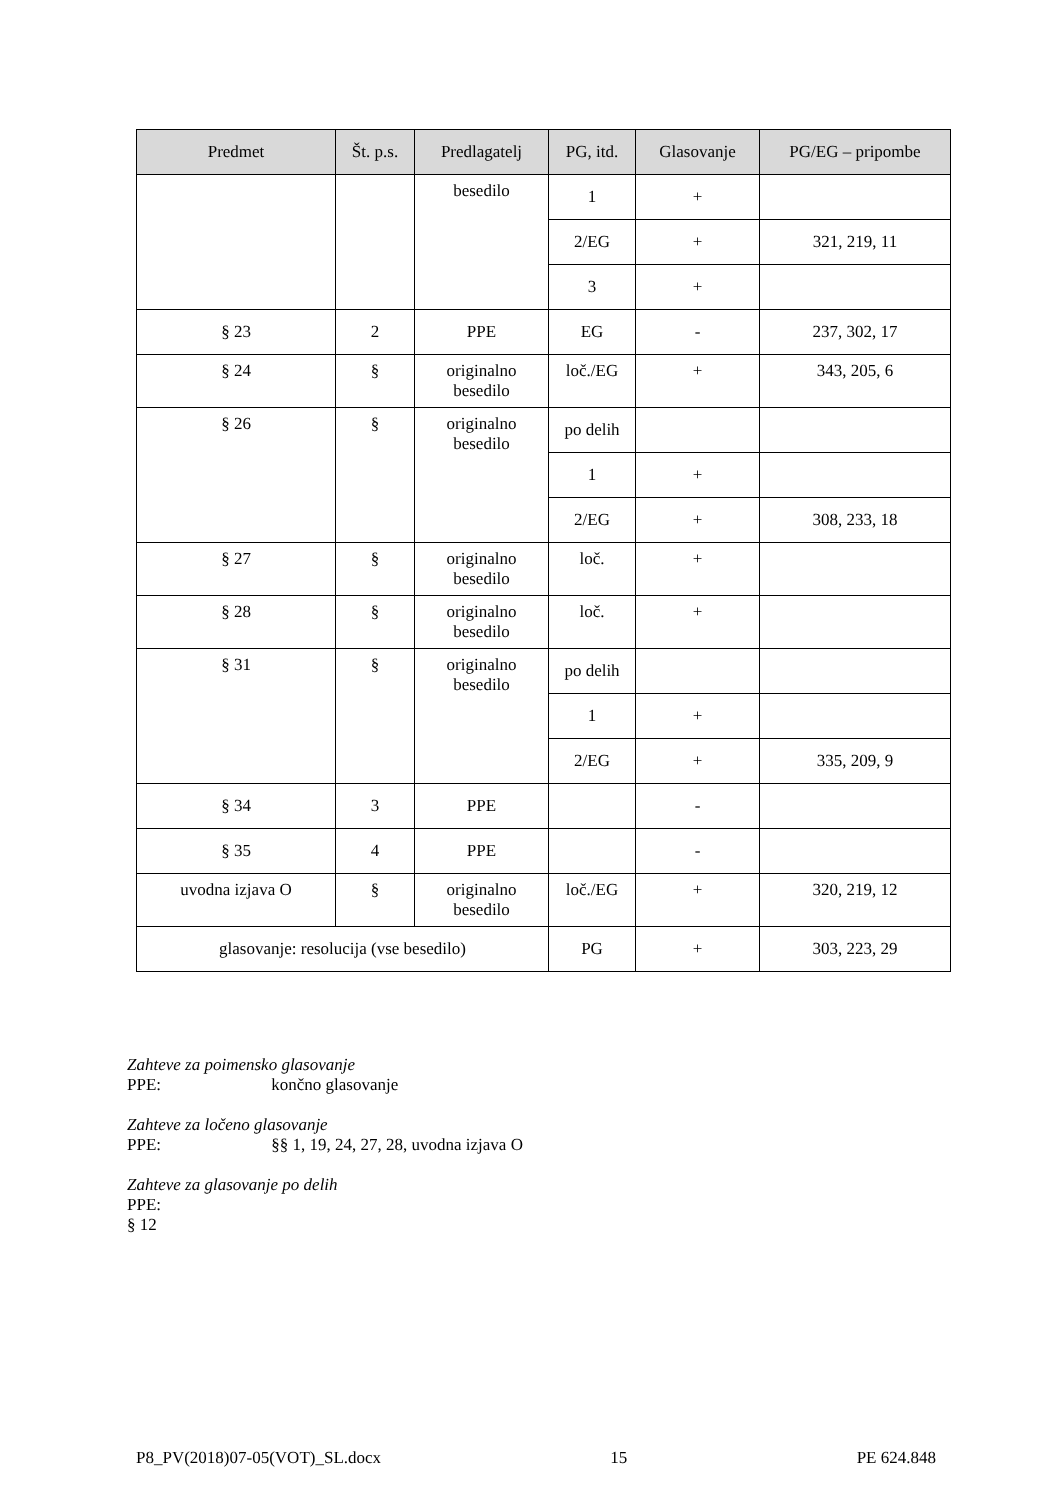| Predmet | Št. p.s. | Predlagatelj | PG, itd. | Glasovanje | PG/EG – pripombe |
| --- | --- | --- | --- | --- | --- |
| | | besedilo | 1 | + | |
| | | | 2/EG | + | 321, 219, 11 |
| | | | 3 | + | |
| § 23 | 2 | PPE | EG | - | 237, 302, 17 |
| § 24 | § | originalno besedilo | loč./EG | + | 343, 205, 6 |
| § 26 | § | originalno besedilo | po delih | | |
| | | | 1 | + | |
| | | | 2/EG | + | 308, 233, 18 |
| § 27 | § | originalno besedilo | loč. | + | |
| § 28 | § | originalno besedilo | loč. | + | |
| § 31 | § | originalno besedilo | po delih | | |
| | | | 1 | + | |
| | | | 2/EG | + | 335, 209, 9 |
| § 34 | 3 | PPE | | - | |
| § 35 | 4 | PPE | | - | |
| uvodna izjava O | § | originalno besedilo | loč./EG | + | 320, 219, 12 |
| glasovanje: resolucija (vse besedilo) | | | PG | + | 303, 223, 29 |
Zahteve za poimensko glasovanje
PPE: končno glasovanje
Zahteve za ločeno glasovanje
PPE: §§ 1, 19, 24, 27, 28, uvodna izjava O
Zahteve za glasovanje po delih
PPE:
§ 12
P8_PV(2018)07-05(VOT)_SL.docx 15 PE 624.848